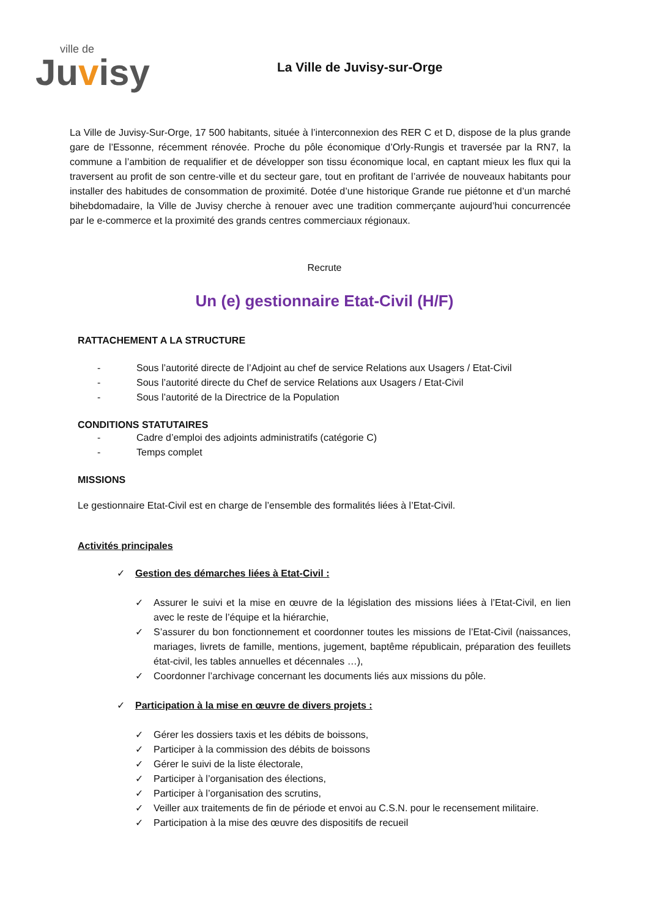ville de
Juvisy
La Ville de Juvisy-sur-Orge
La Ville de Juvisy-Sur-Orge, 17 500 habitants, située à l’interconnexion des RER C et D, dispose de la plus grande gare de l’Essonne, récemment rénovée. Proche du pôle économique d’Orly-Rungis et traversée par la RN7, la commune a l’ambition de requalifier et de développer son tissu économique local, en captant mieux les flux qui la traversent au profit de son centre-ville et du secteur gare, tout en profitant de l’arrivée de nouveaux habitants pour installer des habitudes de consommation de proximité. Dotée d’une historique Grande rue piétonne et d’un marché bihebdomadaire, la Ville de Juvisy cherche à renouer avec une tradition commerçante aujourd’hui concurrencée par le e-commerce et la proximité des grands centres commerciaux régionaux.
Recrute
Un (e) gestionnaire Etat-Civil (H/F)
RATTACHEMENT A LA STRUCTURE
- Sous l’autorité directe de l’Adjoint au chef de service Relations aux Usagers / Etat-Civil
- Sous l’autorité directe du Chef de service Relations aux Usagers / Etat-Civil
- Sous l’autorité de la Directrice de la Population
CONDITIONS STATUTAIRES
- Cadre d’emploi des adjoints administratifs (catégorie C)
- Temps complet
MISSIONS
Le gestionnaire Etat-Civil est en charge de l’ensemble des formalités liées à l’Etat-Civil.
Activités principales
✓ Gestion des démarches liées à Etat-Civil :
✓ Assurer le suivi et la mise en œuvre de la législation des missions liées à l’Etat-Civil, en lien avec le reste de l’équipe et la hiérarchie,
✓ S’assurer du bon fonctionnement et coordonner toutes les missions de l’Etat-Civil (naissances, mariages, livrets de famille, mentions, jugement, baptême républicain, préparation des feuillets état-civil, les tables annuelles et décennales …),
✓ Coordonner l’archivage concernant les documents liés aux missions du pôle.
✓ Participation à la mise en œuvre de divers projets :
✓ Gérer les dossiers taxis et les débits de boissons,
✓ Participer à la commission des débits de boissons
✓ Gérer le suivi de la liste électorale,
✓ Participer à l’organisation des élections,
✓ Participer à l’organisation des scrutins,
✓ Veiller aux traitements de fin de période et envoi au C.S.N. pour le recensement militaire.
✓ Participation à la mise des œuvre des dispositifs de recueil